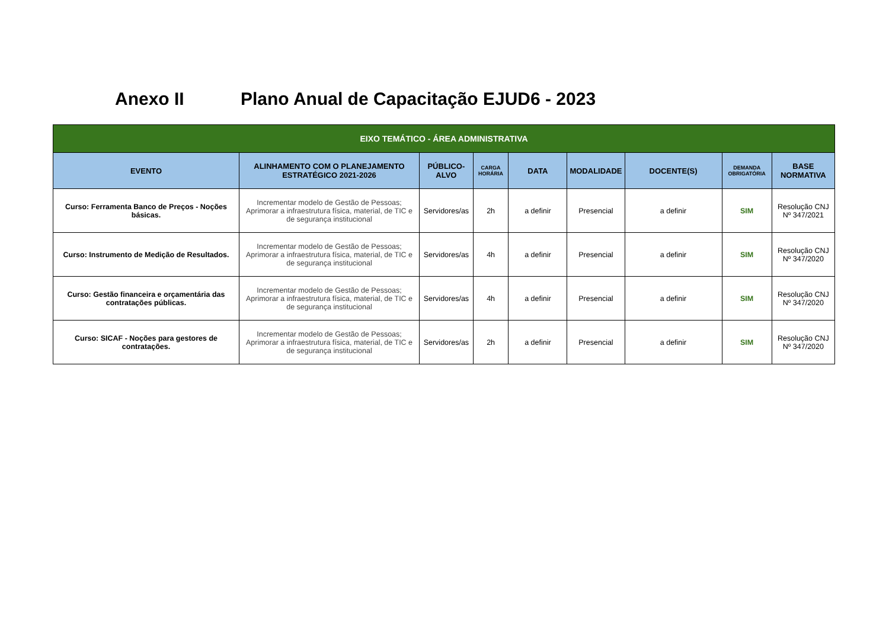Anexo II Plano Anual de Capacitação EJUD6 - 2023
| EIXO TEMÁTICO - ÁREA ADMINISTRATIVA | | | | | | | | |
| --- | --- | --- | --- | --- | --- | --- | --- | --- |
| EVENTO | ALINHAMENTO COM O PLANEJAMENTO ESTRATÉGICO 2021-2026 | PÚBLICO-ALVO | CARGA HORÁRIA | DATA | MODALIDADE | DOCENTE(S) | DEMANDA OBRIGATÓRIA | BASE NORMATIVA |
| Curso: Ferramenta Banco de Preços - Noções básicas. | Incrementar modelo de Gestão de Pessoas; Aprimorar a infraestrutura física, material, de TIC e de segurança institucional | Servidores/as | 2h | a definir | Presencial | a definir | SIM | Resolução CNJ Nº 347/2021 |
| Curso: Instrumento de Medição de Resultados. | Incrementar modelo de Gestão de Pessoas; Aprimorar a infraestrutura física, material, de TIC e de segurança institucional | Servidores/as | 4h | a definir | Presencial | a definir | SIM | Resolução CNJ Nº 347/2020 |
| Curso: Gestão financeira e orçamentária das contratações públicas. | Incrementar modelo de Gestão de Pessoas; Aprimorar a infraestrutura física, material, de TIC e de segurança institucional | Servidores/as | 4h | a definir | Presencial | a definir | SIM | Resolução CNJ Nº 347/2020 |
| Curso: SICAF - Noções para gestores de contratações. | Incrementar modelo de Gestão de Pessoas; Aprimorar a infraestrutura física, material, de TIC e de segurança institucional | Servidores/as | 2h | a definir | Presencial | a definir | SIM | Resolução CNJ Nº 347/2020 |